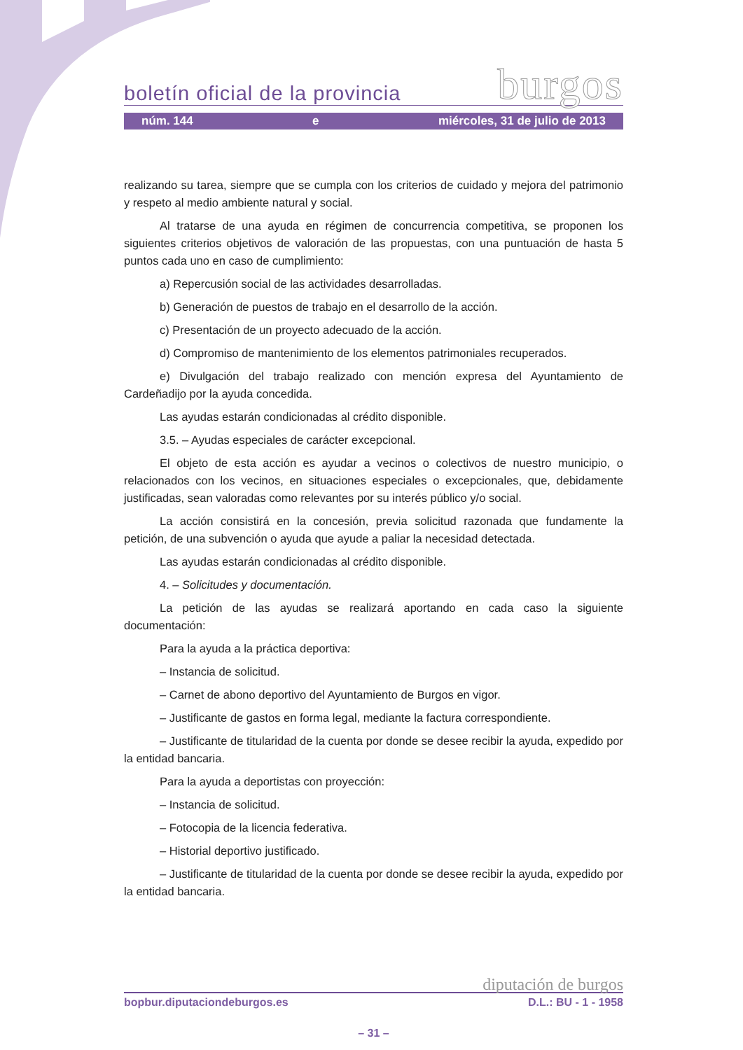boletín oficial de la provincia burgos
núm. 144 e miércoles, 31 de julio de 2013
realizando su tarea, siempre que se cumpla con los criterios de cuidado y mejora del patrimonio y respeto al medio ambiente natural y social.
Al tratarse de una ayuda en régimen de concurrencia competitiva, se proponen los siguientes criterios objetivos de valoración de las propuestas, con una puntuación de hasta 5 puntos cada uno en caso de cumplimiento:
a) Repercusión social de las actividades desarrolladas.
b) Generación de puestos de trabajo en el desarrollo de la acción.
c) Presentación de un proyecto adecuado de la acción.
d) Compromiso de mantenimiento de los elementos patrimoniales recuperados.
e) Divulgación del trabajo realizado con mención expresa del Ayuntamiento de Cardeñadijo por la ayuda concedida.
Las ayudas estarán condicionadas al crédito disponible.
3.5. – Ayudas especiales de carácter excepcional.
El objeto de esta acción es ayudar a vecinos o colectivos de nuestro municipio, o relacionados con los vecinos, en situaciones especiales o excepcionales, que, debidamente justificadas, sean valoradas como relevantes por su interés público y/o social.
La acción consistirá en la concesión, previa solicitud razonada que fundamente la petición, de una subvención o ayuda que ayude a paliar la necesidad detectada.
Las ayudas estarán condicionadas al crédito disponible.
4. – Solicitudes y documentación.
La petición de las ayudas se realizará aportando en cada caso la siguiente documentación:
Para la ayuda a la práctica deportiva:
– Instancia de solicitud.
– Carnet de abono deportivo del Ayuntamiento de Burgos en vigor.
– Justificante de gastos en forma legal, mediante la factura correspondiente.
– Justificante de titularidad de la cuenta por donde se desee recibir la ayuda, expedido por la entidad bancaria.
Para la ayuda a deportistas con proyección:
– Instancia de solicitud.
– Fotocopia de la licencia federativa.
– Historial deportivo justificado.
– Justificante de titularidad de la cuenta por donde se desee recibir la ayuda, expedido por la entidad bancaria.
diputación de burgos
bopbur.diputaciondeburgos.es D.L.: BU - 1 - 1958
– 31 –